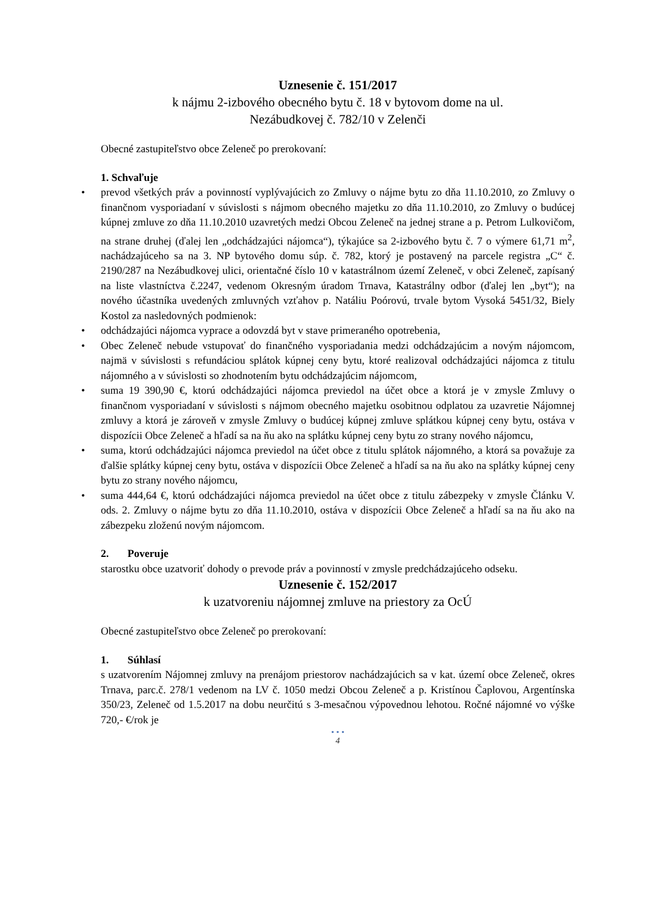Uznesenie č. 151/2017
k nájmu 2-izbového obecného bytu č. 18 v bytovom dome na ul.
Nezábudkovej č. 782/10 v Zelenči
Obecné zastupiteľstvo obce Zeleneč po prerokovaní:
1. Schvaľuje
• prevod všetkých práv a povinností vyplývajúcich zo Zmluvy o nájme bytu zo dňa 11.10.2010, zo Zmluvy o finančnom vysporiadaní v súvislosti s nájmom obecného majetku zo dňa 11.10.2010, zo Zmluvy o budúcej kúpnej zmluve zo dňa 11.10.2010 uzavretých medzi Obcou Zeleneč na jednej strane a p. Petrom Lulkovičom, na strane druhej (ďalej len „odchádzajúci nájomca“), týkajúce sa 2-izbového bytu č. 7 o výmere 61,71 m<sup>2</sup>, nachádzajúceho sa na 3. NP bytového domu súp. č. 782, ktorý je postavený na parcele registra „C“ č. 2190/287 na Nezábudkovej ulici, orientačné číslo 10 v katastrálnom území Zeleneč, v obci Zeleneč, zapísaný na liste vlastníctva č.2247, vedenom Okresným úradom Trnava, Katastrálny odbor (ďalej len „byt“); na nového účastníka uvedených zmluvných vzťahov p. Natáliu Poórovú, trvale bytom Vysoká 5451/32, Biely Kostol za nasledovných podmienok:
• odchádzajúci nájomca vyprace a odovzdá byt v stave primeraného opotrebenia,
• Obec Zeleneč nebude vstupovať do finančného vysporiadania medzi odchádzajúcim a novým nájomcom, najmä v súvislosti s refundáciou splátok kúpnej ceny bytu, ktoré realizoval odchádzajúci nájomca z titulu nájomného a v súvislosti so zhodnotením bytu odchádzajúcim nájomcom,
• suma 19 390,90 €, ktorú odchádzajúci nájomca previedol na účet obce a ktorá je v zmysle Zmluvy o finančnom vysporiadaní v súvislosti s nájmom obecného majetku osobitnou odplatou za uzavretie Nájomnej zmluvy a ktorá je zároveň v zmysle Zmluvy o budúcej kúpnej zmluve splátkou kúpnej ceny bytu, ostáva v dispozícii Obce Zeleneč a hľadí sa na ňu ako na splátku kúpnej ceny bytu zo strany nového nájomcu,
• suma, ktorú odchádzajúci nájomca previedol na účet obce z titulu splátok nájomného, a ktorá sa považuje za ďalšie splátky kúpnej ceny bytu, ostáva v dispozícii Obce Zeleneč a hľadí sa na ňu ako na splátky kúpnej ceny bytu zo strany nového nájomcu,
• suma 444,64 €, ktorú odchádzajúci nájomca previedol na účet obce z titulu zábezpeky v zmysle Článku V. ods. 2. Zmluvy o nájme bytu zo dňa 11.10.2010, ostáva v dispozícii Obce Zeleneč a hľadí sa na ňu ako na zábezpeku zloženú novým nájomcom.
2. Poveruje
starostku obce uzatvoriť dohody o prevode práv a povinností v zmysle predchádzajúceho odseku.
Uznesenie č. 152/2017
k uzatvoreniu nájomnej zmluve na priestory za OcÚ
Obecné zastupiteľstvo obce Zeleneč po prerokovaní:
1. Súhlasí
s uzatvorením Nájomnej zmluvy na prenájom priestorov nachádzajúcich sa v kat. území obce Zeleneč, okres Trnava, parc.č. 278/1 vedenom na LV č. 1050 medzi Obcou Zeleneč a p. Kristínou Čaplovou, Argentínska 350/23, Zeleneč od 1.5.2017 na dobu neurčitú s 3-mesačnou výpovednou lehotou. Ročné nájomné vo výške 720,- €/rok je
• • •
4